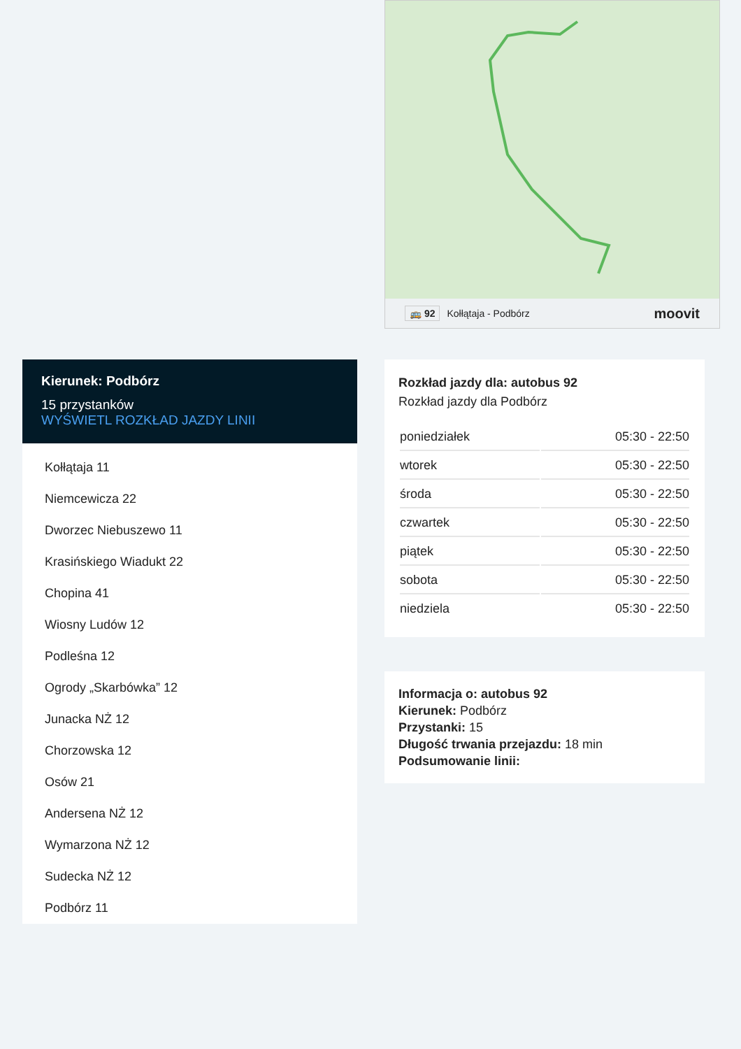🚌 92 Kołłątaja - Podbórz moovit
Kierunek: Podbórz
15 przystanków
WYŚWIETL ROZKŁAD JAZDY LINII
Kołłątaja 11
Niemcewicza 22
Dworzec Niebuszewo 11
Krasińskiego Wiadukt 22
Chopina 41
Wiosny Ludów 12
Podleśna 12
Ogrody „Skarbówka” 12
Junacka NŻ 12
Chorzowska 12
Osów 21
Andersena NŻ 12
Wymarzona NŻ 12
Sudecka NŻ 12
Podbórz 11
Rozkład jazdy dla: autobus 92
Rozkład jazdy dla Podbórz
| poniedziałek | 05:30 - 22:50 |
| wtorek | 05:30 - 22:50 |
| środa | 05:30 - 22:50 |
| czwartek | 05:30 - 22:50 |
| piątek | 05:30 - 22:50 |
| sobota | 05:30 - 22:50 |
| niedziela | 05:30 - 22:50 |
Informacja o: autobus 92
Kierunek: Podbórz
Przystanki: 15
Długość trwania przejazdu: 18 min
Podsumowanie linii: